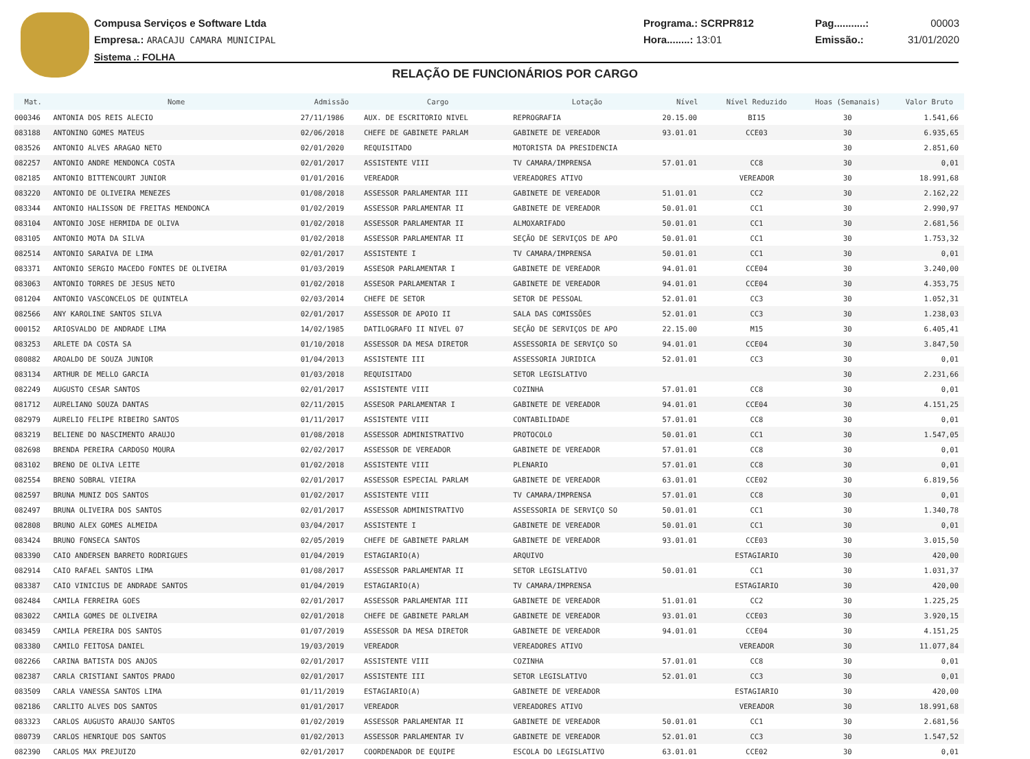Compusa Serviços e Software Ltda Programa.: SCRPR812 Pag...........: 00003
Empresa.: ARACAJU CAMARA MUNICIPAL Hora........: 13:01 Emissão.: 31/01/2020
Sistema .: FOLHA
RELAÇÃO DE FUNCIONÁRIOS POR CARGO
| Mat. | Nome | Admissão | Cargo | Lotação | Nível | Nível Reduzido | Hoas (Semanais) | Valor Bruto |
| --- | --- | --- | --- | --- | --- | --- | --- | --- |
| 000346 | ANTONIA DOS REIS ALECIO | 27/11/1986 | AUX. DE ESCRITORIO NIVEL | REPROGRAFIA | 20.15.00 | BI15 | 30 | 1.541,66 |
| 083188 | ANTONINO GOMES MATEUS | 02/06/2018 | CHEFE DE GABINETE PARLAM | GABINETE DE VEREADOR | 93.01.01 | CCE03 | 30 | 6.935,65 |
| 083526 | ANTONIO ALVES ARAGAO NETO | 02/01/2020 | REQUISITADO | MOTORISTA DA PRESIDENCIA | | | 30 | 2.851,60 |
| 082257 | ANTONIO ANDRE MENDONCA COSTA | 02/01/2017 | ASSISTENTE VIII | TV CAMARA/IMPRENSA | 57.01.01 | CC8 | 30 | 0,01 |
| 082185 | ANTONIO BITTENCOURT JUNIOR | 01/01/2016 | VEREADOR | VEREADORES ATIVO | | VEREADOR | 30 | 18.991,68 |
| 083220 | ANTONIO DE OLIVEIRA MENEZES | 01/08/2018 | ASSESSOR PARLAMENTAR III | GABINETE DE VEREADOR | 51.01.01 | CC2 | 30 | 2.162,22 |
| 083344 | ANTONIO HALISSON DE FREITAS MENDONCA | 01/02/2019 | ASSESSOR PARLAMENTAR II | GABINETE DE VEREADOR | 50.01.01 | CC1 | 30 | 2.990,97 |
| 083104 | ANTONIO JOSE HERMIDA DE OLIVA | 01/02/2018 | ASSESSOR PARLAMENTAR II | ALMOXARIFADO | 50.01.01 | CC1 | 30 | 2.681,56 |
| 083105 | ANTONIO MOTA DA SILVA | 01/02/2018 | ASSESSOR PARLAMENTAR II | SEÇÃO DE SERVIÇOS DE APO | 50.01.01 | CC1 | 30 | 1.753,32 |
| 082514 | ANTONIO SARAIVA DE LIMA | 02/01/2017 | ASSISTENTE I | TV CAMARA/IMPRENSA | 50.01.01 | CC1 | 30 | 0,01 |
| 083371 | ANTONIO SERGIO MACEDO FONTES DE OLIVEIRA | 01/03/2019 | ASSESOR PARLAMENTAR I | GABINETE DE VEREADOR | 94.01.01 | CCE04 | 30 | 3.240,00 |
| 083063 | ANTONIO TORRES DE JESUS NETO | 01/02/2018 | ASSESOR PARLAMENTAR I | GABINETE DE VEREADOR | 94.01.01 | CCE04 | 30 | 4.353,75 |
| 081204 | ANTONIO VASCONCELOS DE QUINTELA | 02/03/2014 | CHEFE DE SETOR | SETOR DE PESSOAL | 52.01.01 | CC3 | 30 | 1.052,31 |
| 082566 | ANY KAROLINE SANTOS SILVA | 02/01/2017 | ASSESSOR DE APOIO II | SALA DAS COMISSÕES | 52.01.01 | CC3 | 30 | 1.238,03 |
| 000152 | ARIOSVALDO DE ANDRADE LIMA | 14/02/1985 | DATILOGRAFO II NIVEL 07 | SEÇÃO DE SERVIÇOS DE APO | 22.15.00 | M15 | 30 | 6.405,41 |
| 083253 | ARLETE DA COSTA SA | 01/10/2018 | ASSESSOR DA MESA DIRETOR | ASSESSORIA DE SERVIÇO SO | 94.01.01 | CCE04 | 30 | 3.847,50 |
| 080882 | AROALDO DE SOUZA JUNIOR | 01/04/2013 | ASSISTENTE III | ASSESSORIA JURIDICA | 52.01.01 | CC3 | 30 | 0,01 |
| 083134 | ARTHUR DE MELLO GARCIA | 01/03/2018 | REQUISITADO | SETOR LEGISLATIVO | | | 30 | 2.231,66 |
| 082249 | AUGUSTO CESAR SANTOS | 02/01/2017 | ASSISTENTE VIII | COZINHA | 57.01.01 | CC8 | 30 | 0,01 |
| 081712 | AURELIANO SOUZA DANTAS | 02/11/2015 | ASSESOR PARLAMENTAR I | GABINETE DE VEREADOR | 94.01.01 | CCE04 | 30 | 4.151,25 |
| 082979 | AURELIO FELIPE RIBEIRO SANTOS | 01/11/2017 | ASSISTENTE VIII | CONTABILIDADE | 57.01.01 | CC8 | 30 | 0,01 |
| 083219 | BELIENE DO NASCIMENTO ARAUJO | 01/08/2018 | ASSESSOR ADMINISTRATIVO | PROTOCOLO | 50.01.01 | CC1 | 30 | 1.547,05 |
| 082698 | BRENDA PEREIRA CARDOSO MOURA | 02/02/2017 | ASSESSOR DE VEREADOR | GABINETE DE VEREADOR | 57.01.01 | CC8 | 30 | 0,01 |
| 083102 | BRENO DE OLIVA LEITE | 01/02/2018 | ASSISTENTE VIII | PLENARIO | 57.01.01 | CC8 | 30 | 0,01 |
| 082554 | BRENO SOBRAL VIEIRA | 02/01/2017 | ASSESSOR ESPECIAL PARLAM | GABINETE DE VEREADOR | 63.01.01 | CCE02 | 30 | 6.819,56 |
| 082597 | BRUNA MUNIZ DOS SANTOS | 01/02/2017 | ASSISTENTE VIII | TV CAMARA/IMPRENSA | 57.01.01 | CC8 | 30 | 0,01 |
| 082497 | BRUNA OLIVEIRA DOS SANTOS | 02/01/2017 | ASSESSOR ADMINISTRATIVO | ASSESSORIA DE SERVIÇO SO | 50.01.01 | CC1 | 30 | 1.340,78 |
| 082808 | BRUNO ALEX GOMES ALMEIDA | 03/04/2017 | ASSISTENTE I | GABINETE DE VEREADOR | 50.01.01 | CC1 | 30 | 0,01 |
| 083424 | BRUNO FONSECA SANTOS | 02/05/2019 | CHEFE DE GABINETE PARLAM | GABINETE DE VEREADOR | 93.01.01 | CCE03 | 30 | 3.015,50 |
| 083390 | CAIO ANDERSEN BARRETO RODRIGUES | 01/04/2019 | ESTAGIARIO(A) | ARQUIVO | | ESTAGIARIO | 30 | 420,00 |
| 082914 | CAIO RAFAEL SANTOS LIMA | 01/08/2017 | ASSESSOR PARLAMENTAR II | SETOR LEGISLATIVO | 50.01.01 | CC1 | 30 | 1.031,37 |
| 083387 | CAIO VINICIUS DE ANDRADE SANTOS | 01/04/2019 | ESTAGIARIO(A) | TV CAMARA/IMPRENSA | | ESTAGIARIO | 30 | 420,00 |
| 082484 | CAMILA FERREIRA GOES | 02/01/2017 | ASSESSOR PARLAMENTAR III | GABINETE DE VEREADOR | 51.01.01 | CC2 | 30 | 1.225,25 |
| 083022 | CAMILA GOMES DE OLIVEIRA | 02/01/2018 | CHEFE DE GABINETE PARLAM | GABINETE DE VEREADOR | 93.01.01 | CCE03 | 30 | 3.920,15 |
| 083459 | CAMILA PEREIRA DOS SANTOS | 01/07/2019 | ASSESSOR DA MESA DIRETOR | GABINETE DE VEREADOR | 94.01.01 | CCE04 | 30 | 4.151,25 |
| 083380 | CAMILO FEITOSA DANIEL | 19/03/2019 | VEREADOR | VEREADORES ATIVO | | VEREADOR | 30 | 11.077,84 |
| 082266 | CARINA BATISTA DOS ANJOS | 02/01/2017 | ASSISTENTE VIII | COZINHA | 57.01.01 | CC8 | 30 | 0,01 |
| 082387 | CARLA CRISTIANI SANTOS PRADO | 02/01/2017 | ASSISTENTE III | SETOR LEGISLATIVO | 52.01.01 | CC3 | 30 | 0,01 |
| 083509 | CARLA VANESSA SANTOS LIMA | 01/11/2019 | ESTAGIARIO(A) | GABINETE DE VEREADOR | | ESTAGIARIO | 30 | 420,00 |
| 082186 | CARLITO ALVES DOS SANTOS | 01/01/2017 | VEREADOR | VEREADORES ATIVO | | VEREADOR | 30 | 18.991,68 |
| 083323 | CARLOS AUGUSTO ARAUJO SANTOS | 01/02/2019 | ASSESSOR PARLAMENTAR II | GABINETE DE VEREADOR | 50.01.01 | CC1 | 30 | 2.681,56 |
| 080739 | CARLOS HENRIQUE DOS SANTOS | 01/02/2013 | ASSESSOR PARLAMENTAR IV | GABINETE DE VEREADOR | 52.01.01 | CC3 | 30 | 1.547,52 |
| 082390 | CARLOS MAX PREJUIZO | 02/01/2017 | COORDENADOR DE EQUIPE | ESCOLA DO LEGISLATIVO | 63.01.01 | CCE02 | 30 | 0,01 |